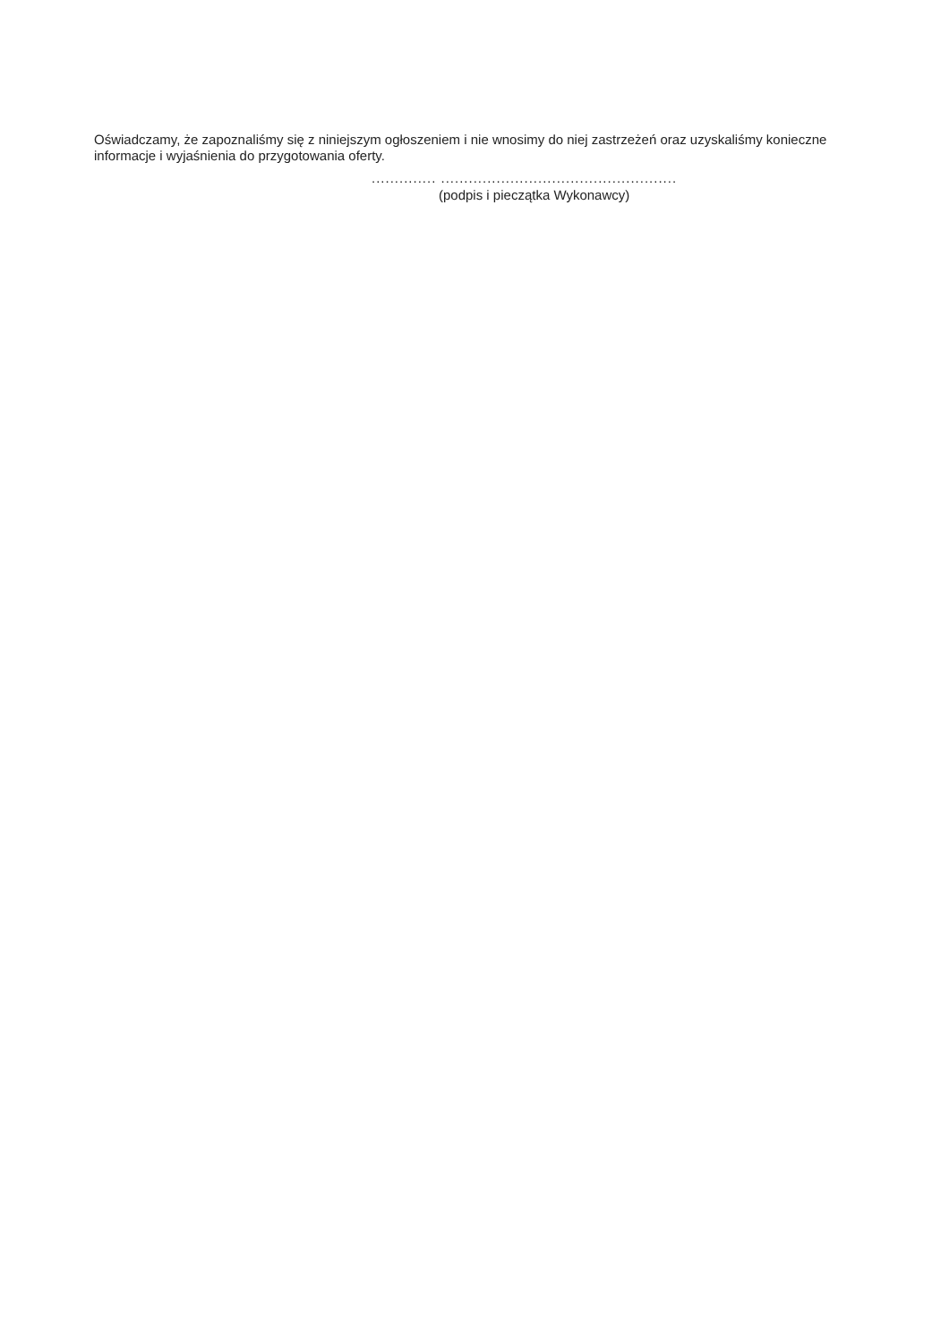Oświadczamy, że zapoznaliśmy się z niniejszym ogłoszeniem i nie wnosimy do niej zastrzeżeń oraz uzyskaliśmy konieczne informacje i wyjaśnienia do przygotowania oferty.
.............. ...................................................
(podpis i pieczątka Wykonawcy)